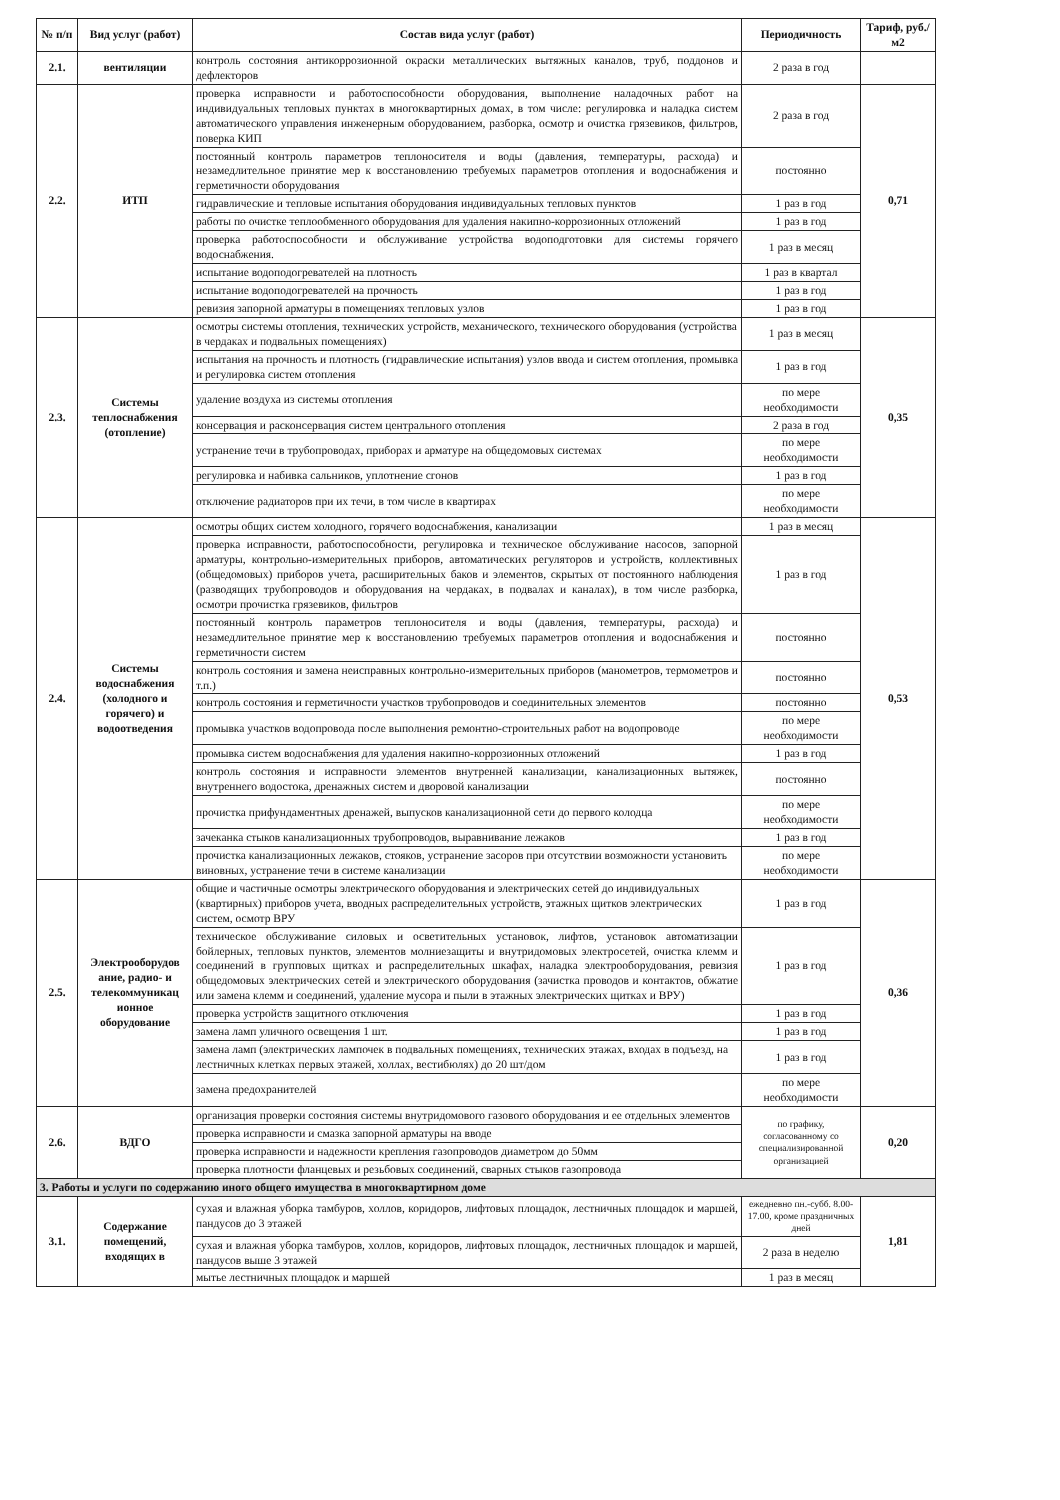| № п/п | Вид услуг (работ) | Состав вида услуг (работ) | Периодичность | Тариф, руб./м2 |
| --- | --- | --- | --- | --- |
| 2.1. | вентиляции | контроль состояния антикоррозионной окраски металлических вытяжных каналов, труб, поддонов и дефлекторов | 2 раза в год | |
| 2.2. | ИТП | проверка исправности и работоспособности оборудования, выполнение наладочных работ на индивидуальных тепловых пунктах в многоквартирных домах, в том числе: регулировка и наладка систем автоматического управления инженерным оборудованием, разборка, осмотр и очистка грязевиков, фильтров, поверка КИП | 2 раза в год | 0,71 |
| | | постоянный контроль параметров теплоносителя и воды (давления, температуры, расхода) и незамедлительное принятие мер к восстановлению требуемых параметров отопления и водоснабжения и герметичности оборудования | постоянно | |
| | | гидравлические и тепловые испытания оборудования индивидуальных тепловых пунктов | 1 раз в год | |
| | | работы по очистке теплообменного оборудования для удаления накипно-коррозионных отложений | 1 раз в год | |
| | | проверка работоспособности и обслуживание устройства водоподготовки для системы горячего водоснабжения. | 1 раз в месяц | |
| | | испытание водоподогревателей на плотность | 1 раз в квартал | |
| | | испытание водоподогревателей на прочность | 1 раз в год | |
| | | ревизия запорной арматуры в помещениях тепловых узлов | 1 раз в год | |
| 2.3. | Системы теплоснабжения (отопление) | осмотры системы отопления, технических устройств, механического, технического оборудования (устройства в чердаках и подвальных помещениях) | 1 раз в месяц | 0,35 |
| | | испытания на прочность и плотность (гидравлические испытания) узлов ввода и систем отопления, промывка и регулировка систем отопления | 1 раз в год | |
| | | удаление воздуха из системы отопления | по мере необходимости | |
| | | консервация и расконсервация систем центрального отопления | 2 раза в год | |
| | | устранение течи в трубопроводах, приборах и арматуре на общедомовых системах | по мере необходимости | |
| | | регулировка и набивка сальников, уплотнение сгонов | 1 раз в год | |
| | | отключение радиаторов при их течи, в том числе в квартирах | по мере необходимости | |
| 2.4. | Системы водоснабжения (холодного и горячего) и водоотведения | осмотры общих систем холодного, горячего водоснабжения, канализации | 1 раз в месяц | 0,53 |
| | | проверка исправности, работоспособности, регулировка и техническое обслуживание насосов, запорной арматуры, контрольно-измерительных приборов, автоматических регуляторов и устройств, коллективных (общедомовых) приборов учета, расширительных баков и элементов, скрытых от постоянного наблюдения (разводящих трубопроводов и оборудования на чердаках, в подвалах и каналах), в том числе разборка, осмотри прочистка грязевиков, фильтров | 1 раз в год | |
| | | постоянный контроль параметров теплоносителя и воды (давления, температуры, расхода) и незамедлительное принятие мер к восстановлению требуемых параметров отопления и водоснабжения и герметичности систем | постоянно | |
| | | контроль состояния и замена неисправных контрольно-измерительных приборов (манометров, термометров и т.п.) | постоянно | |
| | | контроль состояния и герметичности участков трубопроводов и соединительных элементов | постоянно | |
| | | промывка участков водопровода после выполнения ремонтно-строительных работ на водопроводе | по мере необходимости | |
| | | промывка систем водоснабжения для удаления накипно-коррозионных отложений | 1 раз в год | |
| | | контроль состояния и исправности элементов внутренней канализации, канализационных вытяжек, внутреннего водостока, дренажных систем и дворовой канализации | постоянно | |
| | | прочистка прифундаментных дренажей, выпусков канализационной сети до первого колодца | по мере необходимости | |
| | | зачеканка стыков канализационных трубопроводов, выравнивание лежаков | 1 раз в год | |
| | | прочистка канализационных лежаков, стояков, устранение засоров при отсутствии возможности установить виновных, устранение течи в системе канализации | по мере необходимости | |
| 2.5. | Электрооборудов ание, радио- и телекоммуникац ионное оборудование | общие и частичные осмотры электрического оборудования и электрических сетей до индивидуальных (квартирных) приборов учета, вводных распределительных устройств, этажных щитков электрических систем, осмотр ВРУ | 1 раз в год | 0,36 |
| | | техническое обслуживание силовых и осветительных установок, лифтов, установок автоматизации бойлерных, тепловых пунктов, элементов молниезащиты и внутридомовых электросетей, очистка клемм и соединений в групповых щитках и распределительных шкафах, наладка электрооборудования, ревизия общедомовых электрических сетей и электрического оборудования (зачистка проводов и контактов, обжатие или замена клемм и соединений, удаление мусора и пыли в этажных электрических щитках и ВРУ) | 1 раз в год | |
| | | проверка устройств защитного отключения | 1 раз в год | |
| | | замена ламп уличного освещения 1 шт. | 1 раз в год | |
| | | замена ламп (электрических лампочек в подвальных помещениях, технических этажах, входах в подъезд, на лестничных клетках первых этажей, холлах, вестибюлях) до 20 шт/дом | 1 раз в год | |
| | | замена предохранителей | по мере необходимости | |
| 2.6. | ВДГО | организация проверки состояния системы внутридомового газового оборудования и ее отдельных элементов | по графику, согласованному со специализированной организацией | 0,20 |
| | | проверка исправности и смазка запорной арматуры на вводе | | |
| | | проверка исправности и надежности крепления газопроводов диаметром до 50мм | | |
| | | проверка плотности фланцевых и резьбовых соединений, сварных стыков газопровода | | |
| 3. Работы и услуги по содержанию иного общего имущества в многоквартирном доме | | | | |
| 3.1. | Содержание помещений, входящих в | сухая и влажная уборка тамбуров, холлов, коридоров, лифтовых площадок, лестничных площадок и маршей, пандусов до 3 этажей | ежедневно пн.-субб. 8.00-17.00, кроме праздничных дней | 1,81 |
| | | сухая и влажная уборка тамбуров, холлов, коридоров, лифтовых площадок, лестничных площадок и маршей, пандусов выше 3 этажей | 2 раза в неделю | |
| | | мытье лестничных площадок и маршей | 1 раз в месяц | |